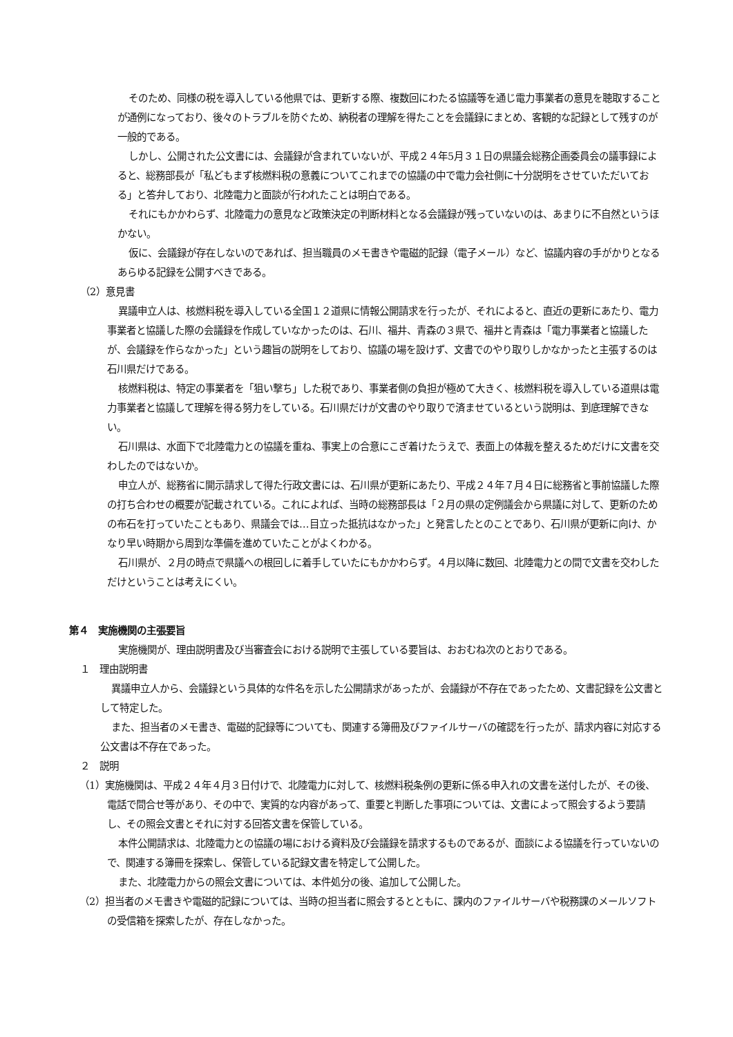そのため、同様の税を導入している他県では、更新する際、複数回にわたる協議等を通じ電力事業者の意見を聴取することが通例になっており、後々のトラブルを防ぐため、納税者の理解を得たことを会議録にまとめ、客観的な記録として残すのが一般的である。
しかし、公開された公文書には、会議録が含まれていないが、平成２４年5月３１日の県議会総務企画委員会の議事録によると、総務部長が「私どもまず核燃料税の意義についてこれまでの協議の中で電力会社側に十分説明をさせていただいておる」と答弁しており、北陸電力と面談が行われたことは明白である。
それにもかかわらず、北陸電力の意見など政策決定の判断材料となる会議録が残っていないのは、あまりに不自然というほかない。
仮に、会議録が存在しないのであれば、担当職員のメモ書きや電磁的記録（電子メール）など、協議内容の手がかりとなるあらゆる記録を公開すべきである。
（2）意見書
異議申立人は、核燃料税を導入している全国１２道県に情報公開請求を行ったが、それによると、直近の更新にあたり、電力事業者と協議した際の会議録を作成していなかったのは、石川、福井、青森の３県で、福井と青森は「電力事業者と協議したが、会議録を作らなかった」という趣旨の説明をしており、協議の場を設けず、文書でのやり取りしかなかったと主張するのは石川県だけである。
核燃料税は、特定の事業者を「狙い撃ち」した税であり、事業者側の負担が極めて大きく、核燃料税を導入している道県は電力事業者と協議して理解を得る努力をしている。石川県だけが文書のやり取りで済ませているという説明は、到底理解できない。
石川県は、水面下で北陸電力との協議を重ね、事実上の合意にこぎ着けたうえで、表面上の体裁を整えるためだけに文書を交わしたのではないか。
申立人が、総務省に開示請求して得た行政文書には、石川県が更新にあたり、平成２４年７月４日に総務省と事前協議した際の打ち合わせの概要が記載されている。これによれば、当時の総務部長は「２月の県の定例議会から県議に対して、更新のための布石を打っていたこともあり、県議会では…目立った抵抗はなかった」と発言したとのことであり、石川県が更新に向け、かなり早い時期から周到な準備を進めていたことがよくわかる。
石川県が、２月の時点で県議への根回しに着手していたにもかかわらず。４月以降に数回、北陸電力との間で文書を交わしただけということは考えにくい。
第４　実施機関の主張要旨
実施機関が、理由説明書及び当審査会における説明で主張している要旨は、おおむね次のとおりである。
１　理由説明書
異議申立人から、会議録という具体的な件名を示した公開請求があったが、会議録が不存在であったため、文書記録を公文書として特定した。
また、担当者のメモ書き、電磁的記録等についても、関連する簿冊及びファイルサーバの確認を行ったが、請求内容に対応する公文書は不存在であった。
２　説明
（1）実施機関は、平成２４年４月３日付けで、北陸電力に対して、核燃料税条例の更新に係る申入れの文書を送付したが、その後、電話で問合せ等があり、その中で、実質的な内容があって、重要と判断した事項については、文書によって照会するよう要請し、その照会文書とそれに対する回答文書を保管している。
本件公開請求は、北陸電力との協議の場における資料及び会議録を請求するものであるが、面談による協議を行っていないので、関連する簿冊を探索し、保管している記録文書を特定して公開した。
また、北陸電力からの照会文書については、本件処分の後、追加して公開した。
（2）担当者のメモ書きや電磁的記録については、当時の担当者に照会するとともに、課内のファイルサーバや税務課のメールソフトの受信箱を探索したが、存在しなかった。